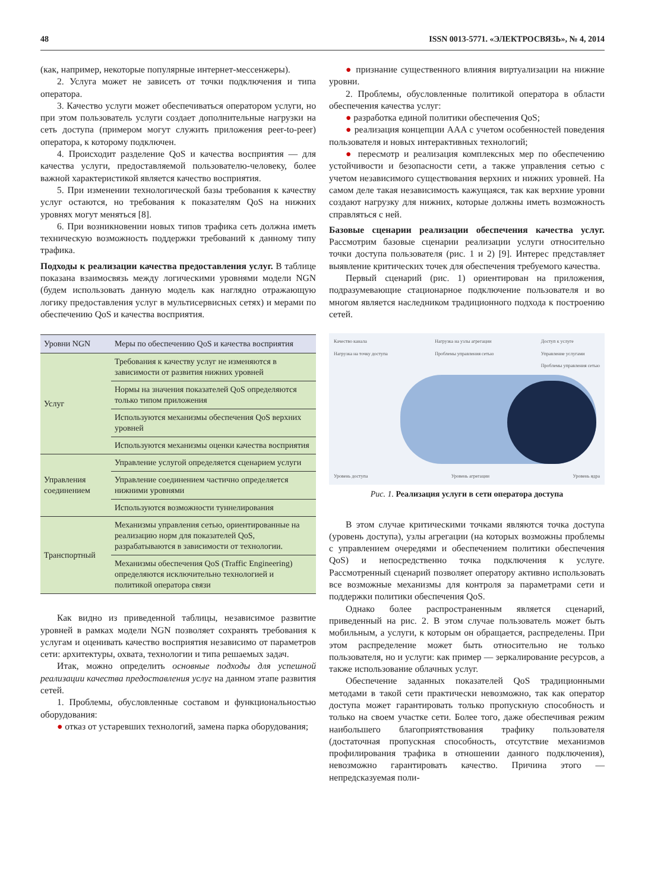48 ISSN 0013-5771. «ЭЛЕКТРОСВЯЗЬ», № 4, 2014
(как, например, некоторые популярные интернет-мессенжеры).
2. Услуга может не зависеть от точки подключения и типа оператора.
3. Качество услуги может обеспечиваться оператором услуги, но при этом пользователь услуги создает дополнительные нагрузки на сеть доступа (примером могут служить приложения peer-to-peer) оператора, к которому подключен.
4. Происходит разделение QoS и качества восприятия — для качества услуги, предоставляемой пользователю-человеку, более важной характеристикой является качество восприятия.
5. При изменении технологической базы требования к качеству услуг остаются, но требования к показателям QoS на нижних уровнях могут меняться [8].
6. При возникновении новых типов трафика сеть должна иметь техническую возможность поддержки требований к данному типу трафика.
Подходы к реализации качества предоставления услуг.
В таблице показана взаимосвязь между логическими уровнями модели NGN (будем использовать данную модель как наглядно отражающую логику предоставления услуг в мультисервисных сетях) и мерами по обеспечению QoS и качества восприятия.
| Уровни NGN | Меры по обеспечению QoS и качества восприятия |
| --- | --- |
| Услуг | Требования к качеству услуг не изменяются в зависимости от развития нижних уровней |
| | Нормы на значения показателей QoS определяются только типом приложения |
| | Используются механизмы обеспечения QoS верхних уровней |
| | Используются механизмы оценки качества восприятия |
| Управления соединением | Управление услугой определяется сценарием услуги |
| | Управление соединением частично определяется нижними уровнями |
| | Используются возможности туннелирования |
| Транспортный | Механизмы управления сетью, ориентированные на реализацию норм для показателей QoS, разрабатываются в зависимости от технологии. |
| | Механизмы обеспечения QoS (Traffic Engineering) определяются исключительно технологией и политикой оператора связи |
Как видно из приведенной таблицы, независимое развитие уровней в рамках модели NGN позволяет сохранять требования к услугам и оценивать качество восприятия независимо от параметров сети: архитектуры, охвата, технологии и типа решаемых задач.
Итак, можно определить основные подходы для успешной реализации качества предоставления услуг на данном этапе развития сетей.
1. Проблемы, обусловленные составом и функциональностью оборудования:
● отказ от устаревших технологий, замена парка оборудования;
● признание существенного влияния виртуализации на нижние уровни.
2. Проблемы, обусловленные политикой оператора в области обеспечения качества услуг:
● разработка единой политики обеспечения QoS;
● реализация концепции AAA с учетом особенностей поведения пользователя и новых интерактивных технологий;
● пересмотр и реализация комплексных мер по обеспечению устойчивости и безопасности сети, а также управления сетью с учетом независимого существования верхних и нижних уровней. На самом деле такая независимость кажущаяся, так как верхние уровни создают нагрузку для нижних, которые должны иметь возможность справляться с ней.
Базовые сценарии реализации обеспечения качества услуг.
Рассмотрим базовые сценарии реализации услуги относительно точки доступа пользователя (рис. 1 и 2) [9]. Интерес представляет выявление критических точек для обеспечения требуемого качества.
Первый сценарий (рис. 1) ориентирован на приложения, подразумевающие стационарное подключение пользователя и во многом является наследником традиционного подхода к построению сетей.
Качество канала
Нагрузка на точку доступа Нагрузка на узлы агрегации
Проблемы управления сетью Доступ к услуге
Управление услугами
Проблемы управления сетью
Уровень доступа Уровень агрегации Уровень ядра
Рис. 1. Реализация услуги в сети оператора доступа
В этом случае критическими точками являются точка доступа (уровень доступа), узлы агрегации (на которых возможны проблемы с управлением очередями и обеспечением политики обеспечения QoS) и непосредственно точка подключения к услуге. Рассмотренный сценарий позволяет оператору активно использовать все возможные механизмы для контроля за параметрами сети и поддержки политики обеспечения QoS.
Однако более распространенным является сценарий, приведенный на рис. 2. В этом случае пользователь может быть мобильным, а услуги, к которым он обращается, распределены. При этом распределение может быть относительно не только пользователя, но и услуги: как пример — зеркалирование ресурсов, а также использование облачных услуг.
Обеспечение заданных показателей QoS традиционными методами в такой сети практически невозможно, так как оператор доступа может гарантировать только пропускную способность и только на своем участке сети. Более того, даже обеспечивая режим наибольшего благоприятствования трафику пользователя (достаточная пропускная способность, отсутствие механизмов профилирования трафика в отношении данного подключения), невозможно гарантировать качество. Причина этого — непредсказуемая поли-